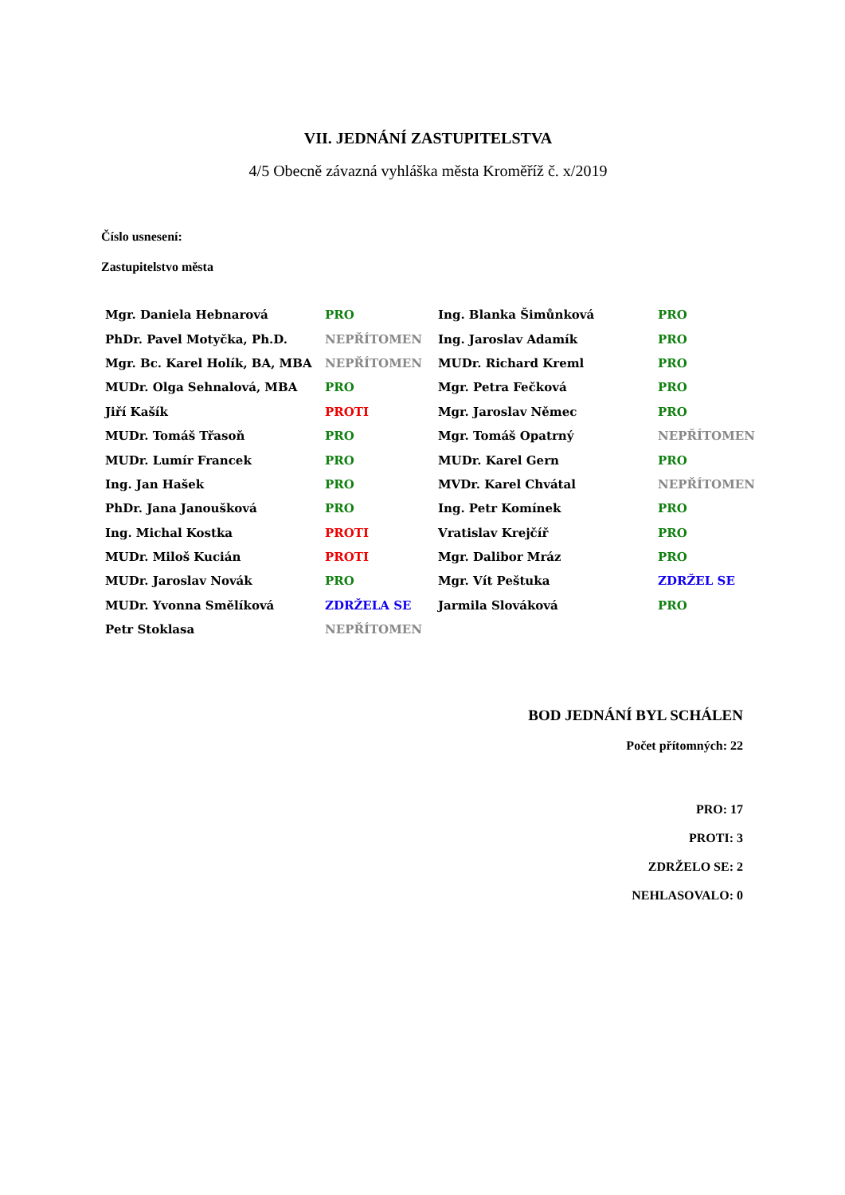VII. JEDNÁNÍ ZASTUPITELSTVA
4/5 Obecně závazná vyhláška města Kroměříž č. x/2019
Číslo usnesení:
Zastupitelstvo města
| Mgr. Daniela Hebnarová | PRO | Ing. Blanka Šimůnková | PRO |
| PhDr. Pavel Motyčka, Ph.D. | NEPŘÍTOMEN | Ing. Jaroslav Adamík | PRO |
| Mgr. Bc. Karel Holík, BA, MBA | NEPŘÍTOMEN | MUDr. Richard Kreml | PRO |
| MUDr. Olga Sehnalová, MBA | PRO | Mgr. Petra Fečková | PRO |
| Jiří Kašík | PROTI | Mgr. Jaroslav Němec | PRO |
| MUDr. Tomáš Třasoň | PRO | Mgr. Tomáš Opatrný | NEPŘÍTOMEN |
| MUDr. Lumír Francek | PRO | MUDr. Karel Gern | PRO |
| Ing. Jan Hašek | PRO | MVDr. Karel Chvátal | NEPŘÍTOMEN |
| PhDr. Jana Janoušková | PRO | Ing. Petr Komínek | PRO |
| Ing. Michal Kostka | PROTI | Vratislav Krejčíř | PRO |
| MUDr. Miloš Kucián | PROTI | Mgr. Dalibor Mráz | PRO |
| MUDr. Jaroslav Novák | PRO | Mgr. Vít Peštuka | ZDRŽEL SE |
| MUDr. Yvonna Smělíková | ZDRŽELA SE | Jarmila Slováková | PRO |
| Petr Stoklasa | NEPŘÍTOMEN | | |
BOD JEDNÁNÍ BYL SCHÁLEN
Počet přítomných: 22
PRO: 17
PROTI: 3
ZDRŽELO SE: 2
NEHLASOVALO: 0